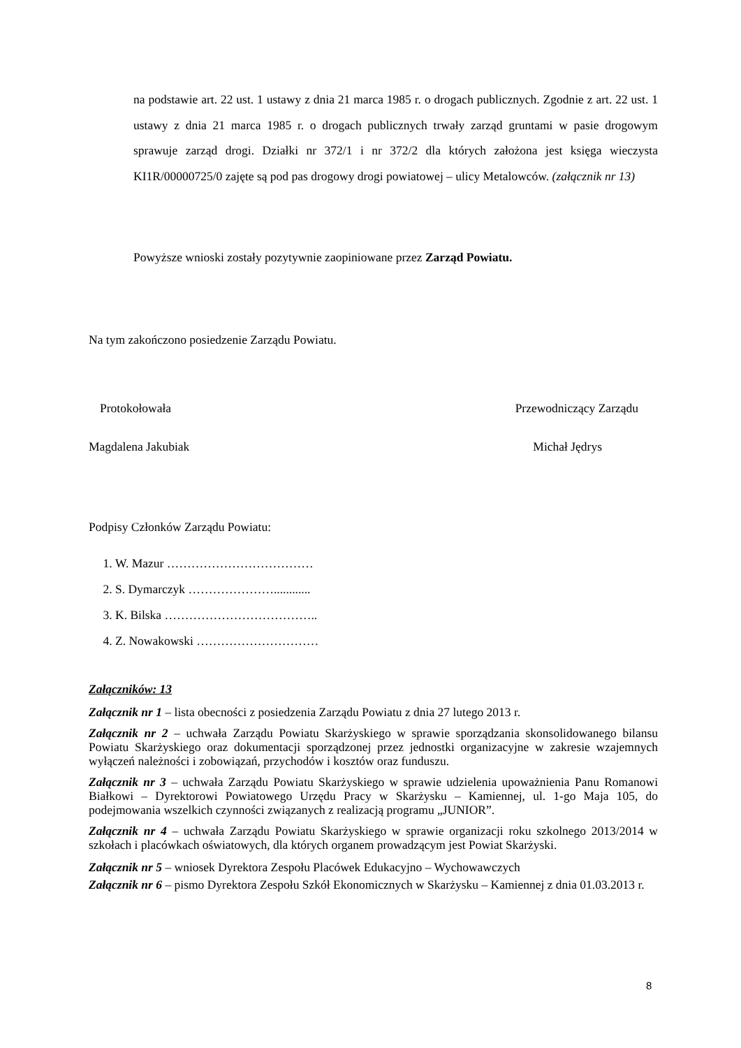na podstawie art. 22 ust. 1 ustawy z dnia 21 marca 1985 r. o drogach publicznych. Zgodnie z art. 22 ust. 1 ustawy z dnia 21 marca 1985 r. o drogach publicznych trwały zarząd gruntami w pasie drogowym sprawuje zarząd drogi. Działki nr 372/1 i nr 372/2 dla których założona jest księga wieczysta KI1R/00000725/0 zajęte są pod pas drogowy drogi powiatowej – ulicy Metalowców. (załącznik nr 13)
Powyższe wnioski zostały pozytywnie zaopiniowane przez Zarząd Powiatu.
Na tym zakończono posiedzenie Zarządu Powiatu.
Protokołowała Przewodniczący Zarządu
Magdalena Jakubiak Michał Jędrys
Podpisy Członków Zarządu Powiatu:
1. W. Mazur ………………………………
2. S. Dymarczyk …………………............
3. K. Bilska ………………………………..
4. Z. Nowakowski …………………………
Załączników: 13
Załącznik nr 1 – lista obecności z posiedzenia Zarządu Powiatu z dnia 27 lutego 2013 r.
Załącznik nr 2 – uchwała Zarządu Powiatu Skarżyskiego w sprawie sporządzania skonsolidowanego bilansu Powiatu Skarżyskiego oraz dokumentacji sporządzonej przez jednostki organizacyjne w zakresie wzajemnych wyłączeń należności i zobowiązań, przychodów i kosztów oraz funduszu.
Załącznik nr 3 – uchwała Zarządu Powiatu Skarżyskiego w sprawie udzielenia upoważnienia Panu Romanowi Białkowi – Dyrektorowi Powiatowego Urzędu Pracy w Skarżysku – Kamiennej, ul. 1-go Maja 105, do podejmowania wszelkich czynności związanych z realizacją programu „JUNIOR”.
Załącznik nr 4 – uchwała Zarządu Powiatu Skarżyskiego w sprawie organizacji roku szkolnego 2013/2014 w szkołach i placówkach oświatowych, dla których organem prowadzącym jest Powiat Skarżyski.
Załącznik nr 5 – wniosek Dyrektora Zespołu Placówek Edukacyjno – Wychowawczych
Załącznik nr 6 – pismo Dyrektora Zespołu Szkół Ekonomicznych w Skarżysku – Kamiennej z dnia 01.03.2013 r.
8